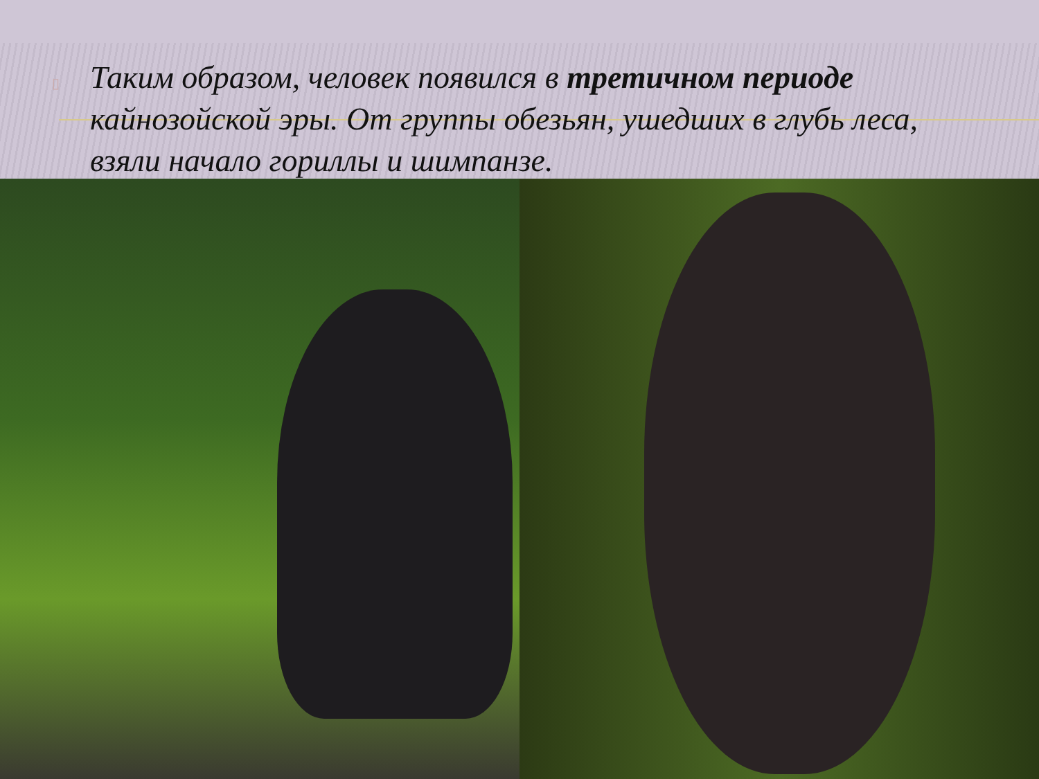▯ Таким образом, человек появился в третичном периоде кайнозойской эры. От группы обезьян, ушедших в глубь леса, взяли начало гориллы и шимпанзе.